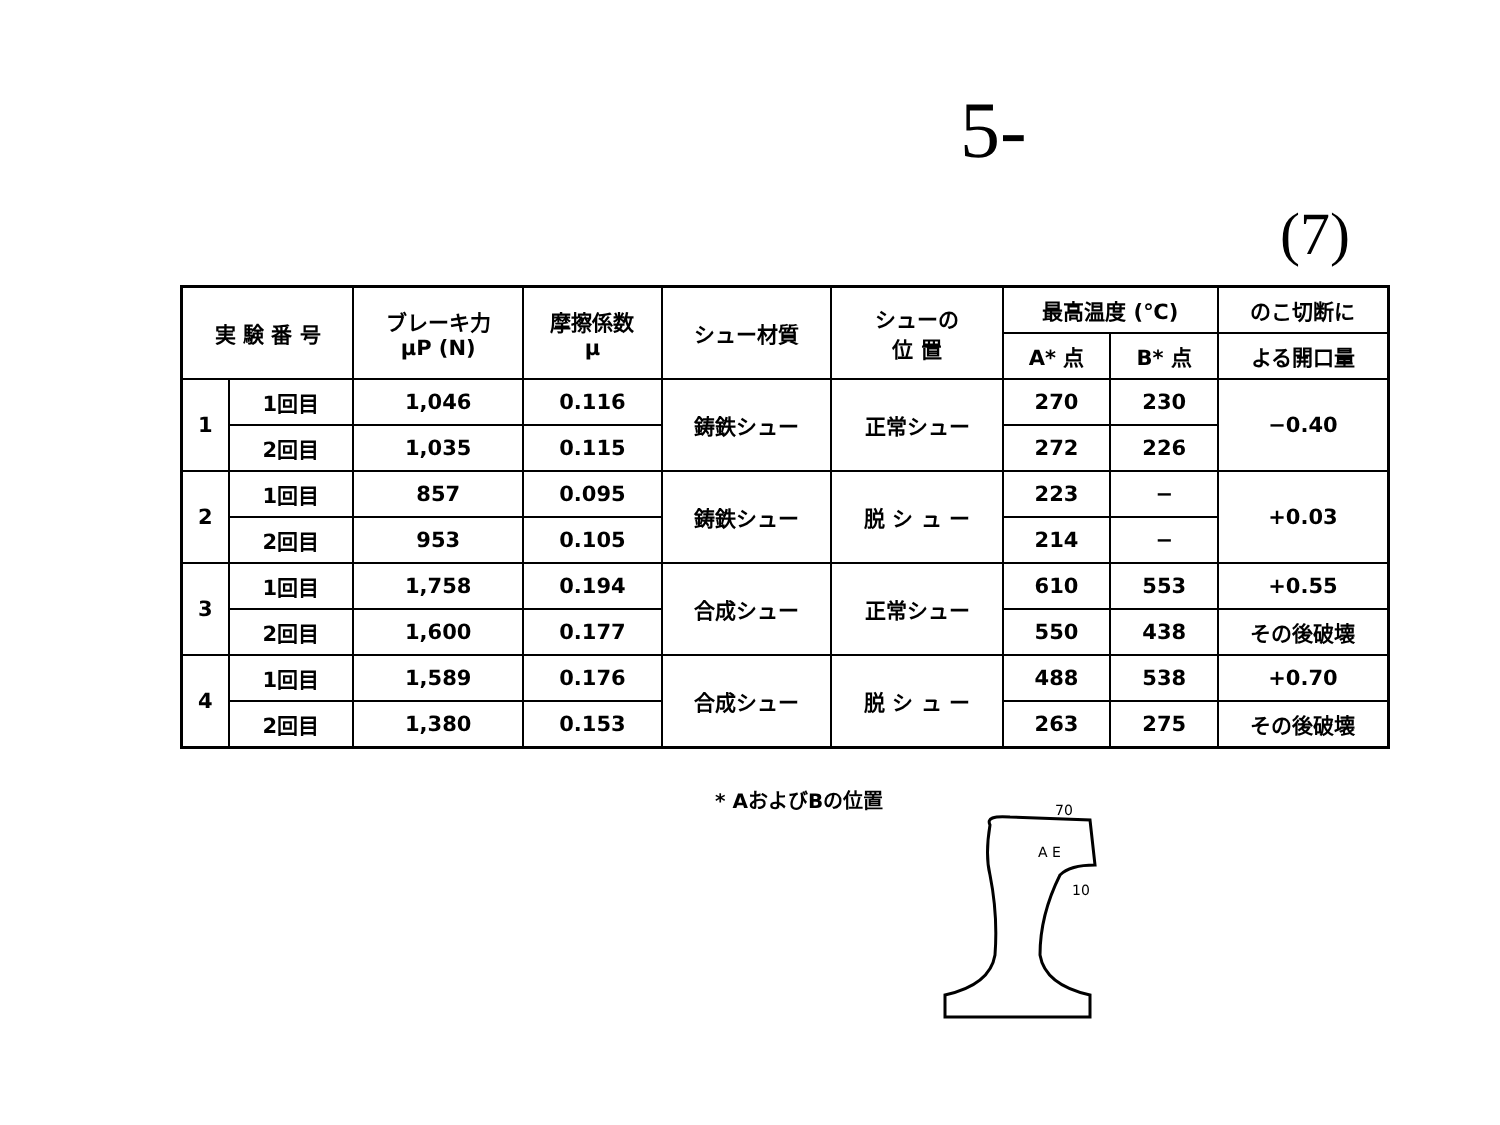5-
(7)
| 実 験 番 号 | | ブレーキ力 μP (N) | 摩擦係数 μ | シュー材質 | シューの 位 置 | 最高温度 (℃) | | のこ切断に |
| --- | --- | --- | --- | --- | --- | --- | --- | --- |
| | | | | | | A* 点 | B* 点 | よる開口量 |
| 1 | 1回目 | 1,046 | 0.116 | 鋳鉄シュー | 正常シュー | 270 | 230 | −0.40 |
| | 2回目 | 1,035 | 0.115 | | | 272 | 226 | |
| 2 | 1回目 | 857 | 0.095 | 鋳鉄シュー | 脱 シ ュ ー | 223 | − | +0.03 |
| | 2回目 | 953 | 0.105 | | | 214 | − | |
| 3 | 1回目 | 1,758 | 0.194 | 合成シュー | 正常シュー | 610 | 553 | +0.55 |
| | 2回目 | 1,600 | 0.177 | | | 550 | 438 | その後破壊 |
| 4 | 1回目 | 1,589 | 0.176 | 合成シュー | 脱 シ ュ ー | 488 | 538 | +0.70 |
| | 2回目 | 1,380 | 0.153 | | | 263 | 275 | その後破壊 |
* AおよびBの位置
70
A E
10